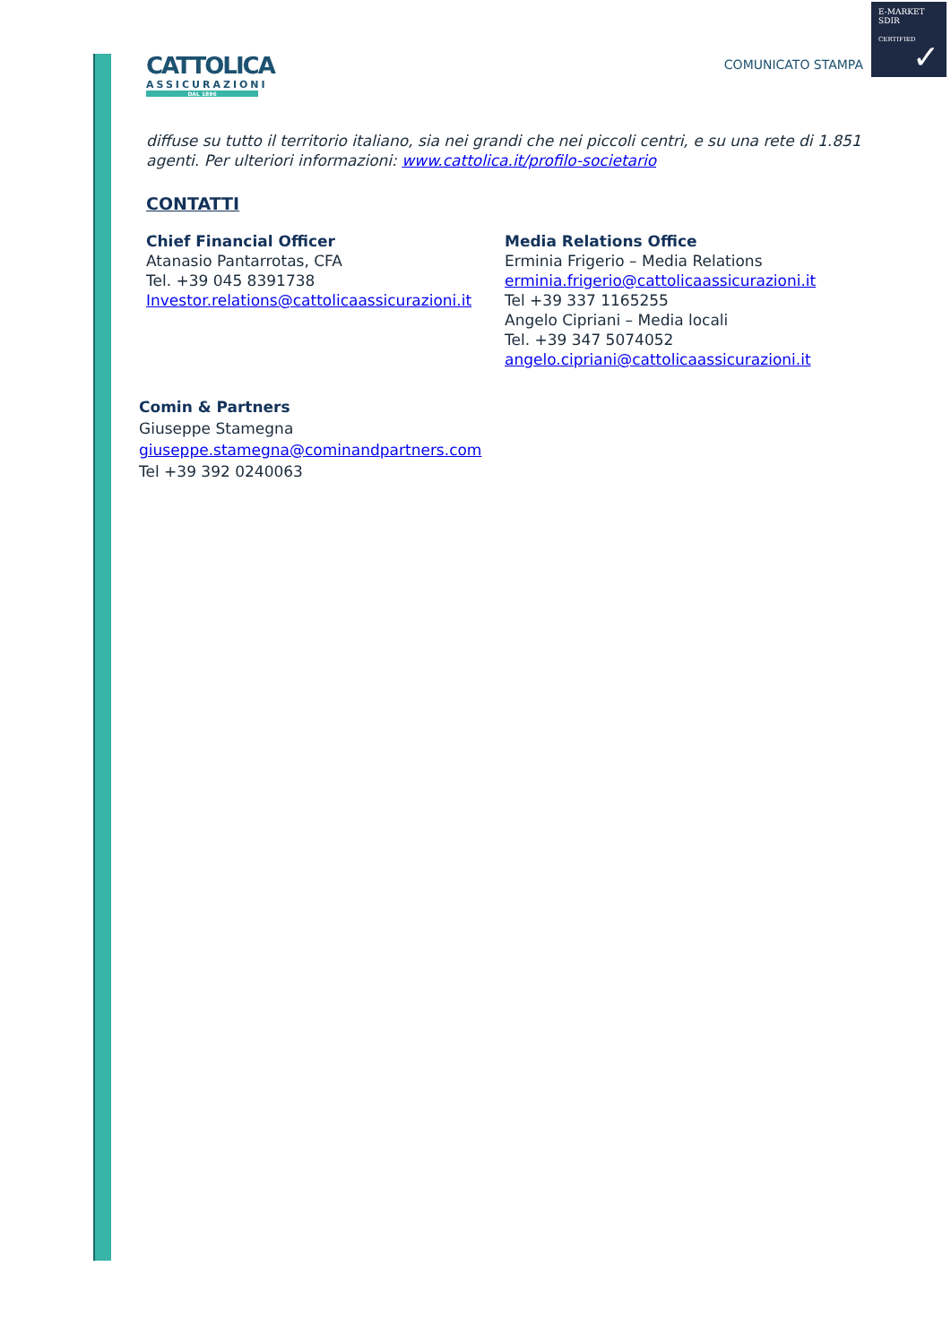E-MARKET
SDIR
CERTIFIED
✓
CATTOLICA
ASSICURAZIONI
DAL 1896
COMUNICATO STAMPA
diffuse su tutto il territorio italiano, sia nei grandi che nei piccoli centri, e su una rete di 1.851 agenti. Per ulteriori informazioni: www.cattolica.it/profilo-societario
CONTATTI
Chief Financial Officer
Atanasio Pantarrotas, CFA
Tel. +39 045 8391738
Investor.relations@cattolicaassicurazioni.it
Media Relations Office
Erminia Frigerio – Media Relations
erminia.frigerio@cattolicaassicurazioni.it
Tel +39 337 1165255
Angelo Cipriani – Media locali
Tel. +39 347 5074052
angelo.cipriani@cattolicaassicurazioni.it
Comin & Partners
Giuseppe Stamegna
giuseppe.stamegna@cominandpartners.com
Tel +39 392 0240063